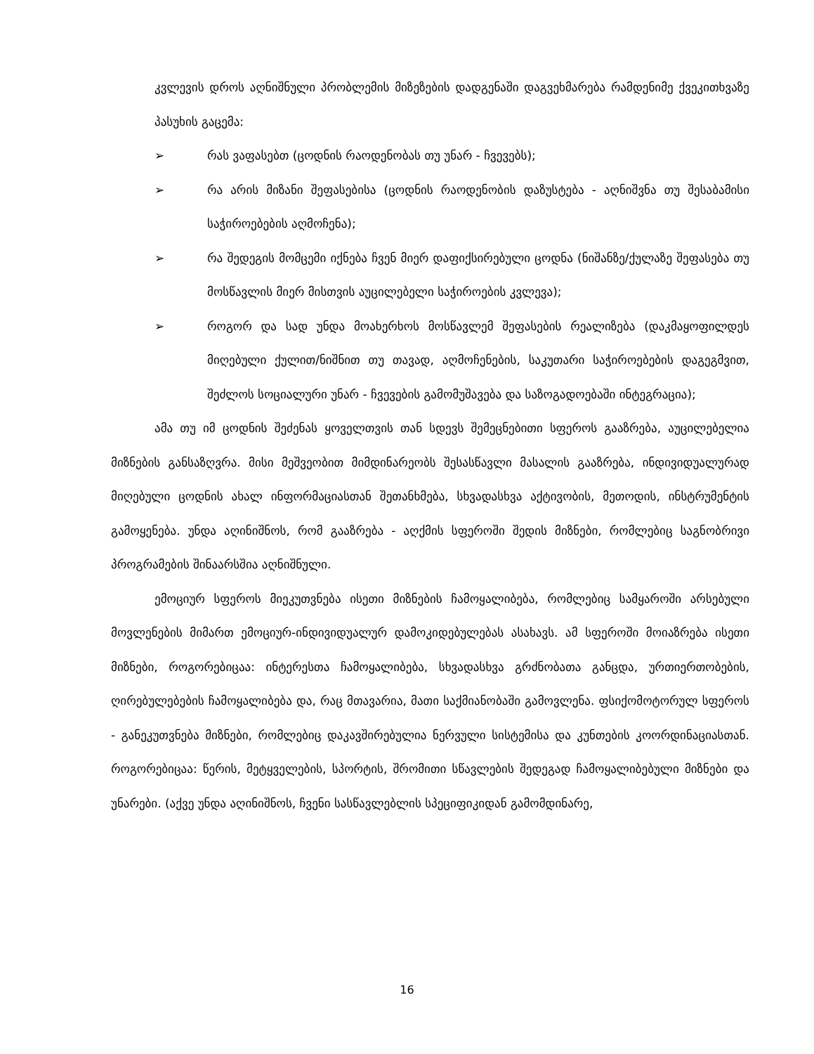კვლევის დროს აღნიშნული პრობლემის მიზეზების დადგენაში დაგვეხმარება რამდენიმე ქვეკითხვაზე პასუხის გაცემა:
➢ რას ვაფასებთ (ცოდნის რაოდენობას თუ უნარ - ჩვევებს);
➢ რა არის მიზანი შეფასებისა (ცოდნის რაოდენობის დაზუსტება - აღნიშვნა თუ შესაბამისი საჭიროებების აღმოჩენა);
➢ რა შედეგის მომცემი იქნება ჩვენ მიერ დაფიქსირებული ცოდნა (ნიშანზე/ქულაზე შეფასება თუ მოსწავლის მიერ მისთვის აუცილებელი საჭიროების კვლევა);
➢ როგორ და სად უნდა მოახერხოს მოსწავლემ შეფასების რეალიზება (დაკმაყოფილდეს მიღებული ქულით/ნიშნით თუ თავად, აღმოჩენების, საკუთარი საჭიროებების დაგეგმვით, შეძლოს სოციალური უნარ - ჩვევების გამომუშავება და საზოგადოებაში ინტეგრაცია);
ამა თუ იმ ცოდნის შეძენას ყოველთვის თან სდევს შემეცნებითი სფეროს გააზრება, აუცილებელია მიზნების განსაზღვრა. მისი მეშვეობით მიმდინარეობს შესასწავლი მასალის გააზრება, ინდივიდუალურად მიღებული ცოდნის ახალ ინფორმაციასთან შეთანხმება, სხვადასხვა აქტივობის, მეთოდის, ინსტრუმენტის გამოყენება. უნდა აღინიშნოს, რომ გააზრება - აღქმის სფეროში შედის მიზნები, რომლებიც საგნობრივი პროგრამების შინაარსშია აღნიშნული.
ემოციურ სფეროს მიეკუთვნება ისეთი მიზნების ჩამოყალიბება, რომლებიც სამყაროში არსებული მოვლენების მიმართ ემოციურ-ინდივიდუალურ დამოკიდებულებას ასახავს. ამ სფეროში მოიაზრება ისეთი მიზნები, როგორებიცაა: ინტერესთა ჩამოყალიბება, სხვადასხვა გრძნობათა განცდა, ურთიერთობების, ღირებულებების ჩამოყალიბება და, რაც მთავარია, მათი საქმიანობაში გამოვლენა. ფსიქომოტორულ სფეროს - განეკუთვნება მიზნები, რომლებიც დაკავშირებულია ნერვული სისტემისა და კუნთების კოორდინაციასთან. როგორებიცაა: წერის, მეტყველების, სპორტის, შრომითი სწავლების შედეგად ჩამოყალიბებული მიზნები და უნარები. (აქვე უნდა აღინიშნოს, ჩვენი სასწავლებლის სპეციფიკიდან გამომდინარე,
16